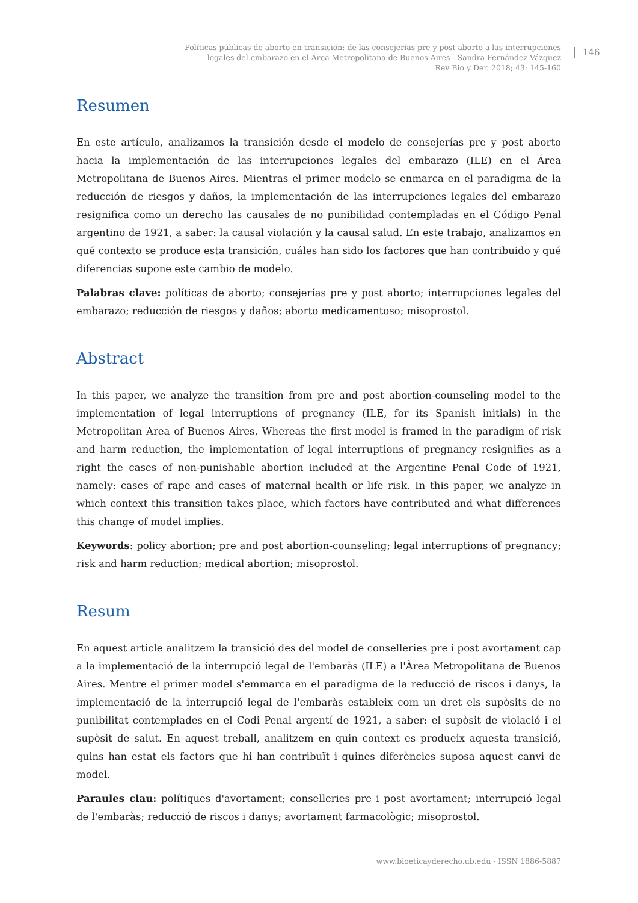Políticas públicas de aborto en transición: de las consejerías pre y post aborto a las interrupciones
legales del embarazo en el Área Metropolitana de Buenos Aires - Sandra Fernández Vázquez
Rev Bio y Der. 2018; 43: 145-160
146
Resumen
En este artículo, analizamos la transición desde el modelo de consejerías pre y post aborto hacia la implementación de las interrupciones legales del embarazo (ILE) en el Área Metropolitana de Buenos Aires. Mientras el primer modelo se enmarca en el paradigma de la reducción de riesgos y daños, la implementación de las interrupciones legales del embarazo resignifica como un derecho las causales de no punibilidad contempladas en el Código Penal argentino de 1921, a saber: la causal violación y la causal salud. En este trabajo, analizamos en qué contexto se produce esta transición, cuáles han sido los factores que han contribuido y qué diferencias supone este cambio de modelo.
Palabras clave: políticas de aborto; consejerías pre y post aborto; interrupciones legales del embarazo; reducción de riesgos y daños; aborto medicamentoso; misoprostol.
Abstract
In this paper, we analyze the transition from pre and post abortion-counseling model to the implementation of legal interruptions of pregnancy (ILE, for its Spanish initials) in the Metropolitan Area of Buenos Aires. Whereas the first model is framed in the paradigm of risk and harm reduction, the implementation of legal interruptions of pregnancy resignifies as a right the cases of non-punishable abortion included at the Argentine Penal Code of 1921, namely: cases of rape and cases of maternal health or life risk. In this paper, we analyze in which context this transition takes place, which factors have contributed and what differences this change of model implies.
Keywords: policy abortion; pre and post abortion-counseling; legal interruptions of pregnancy; risk and harm reduction; medical abortion; misoprostol.
Resum
En aquest article analitzem la transició des del model de conselleries pre i post avortament cap a la implementació de la interrupció legal de l'embaràs (ILE) a l'Àrea Metropolitana de Buenos Aires. Mentre el primer model s'emmarca en el paradigma de la reducció de riscos i danys, la implementació de la interrupció legal de l'embaràs estableix com un dret els supòsits de no punibilitat contemplades en el Codi Penal argentí de 1921, a saber: el supòsit de violació i el supòsit de salut. En aquest treball, analitzem en quin context es produeix aquesta transició, quins han estat els factors que hi han contribuït i quines diferències suposa aquest canvi de model.
Paraules clau: polítiques d'avortament; conselleries pre i post avortament; interrupció legal de l'embaràs; reducció de riscos i danys; avortament farmacològic; misoprostol.
www.bioeticayderecho.ub.edu - ISSN 1886-5887